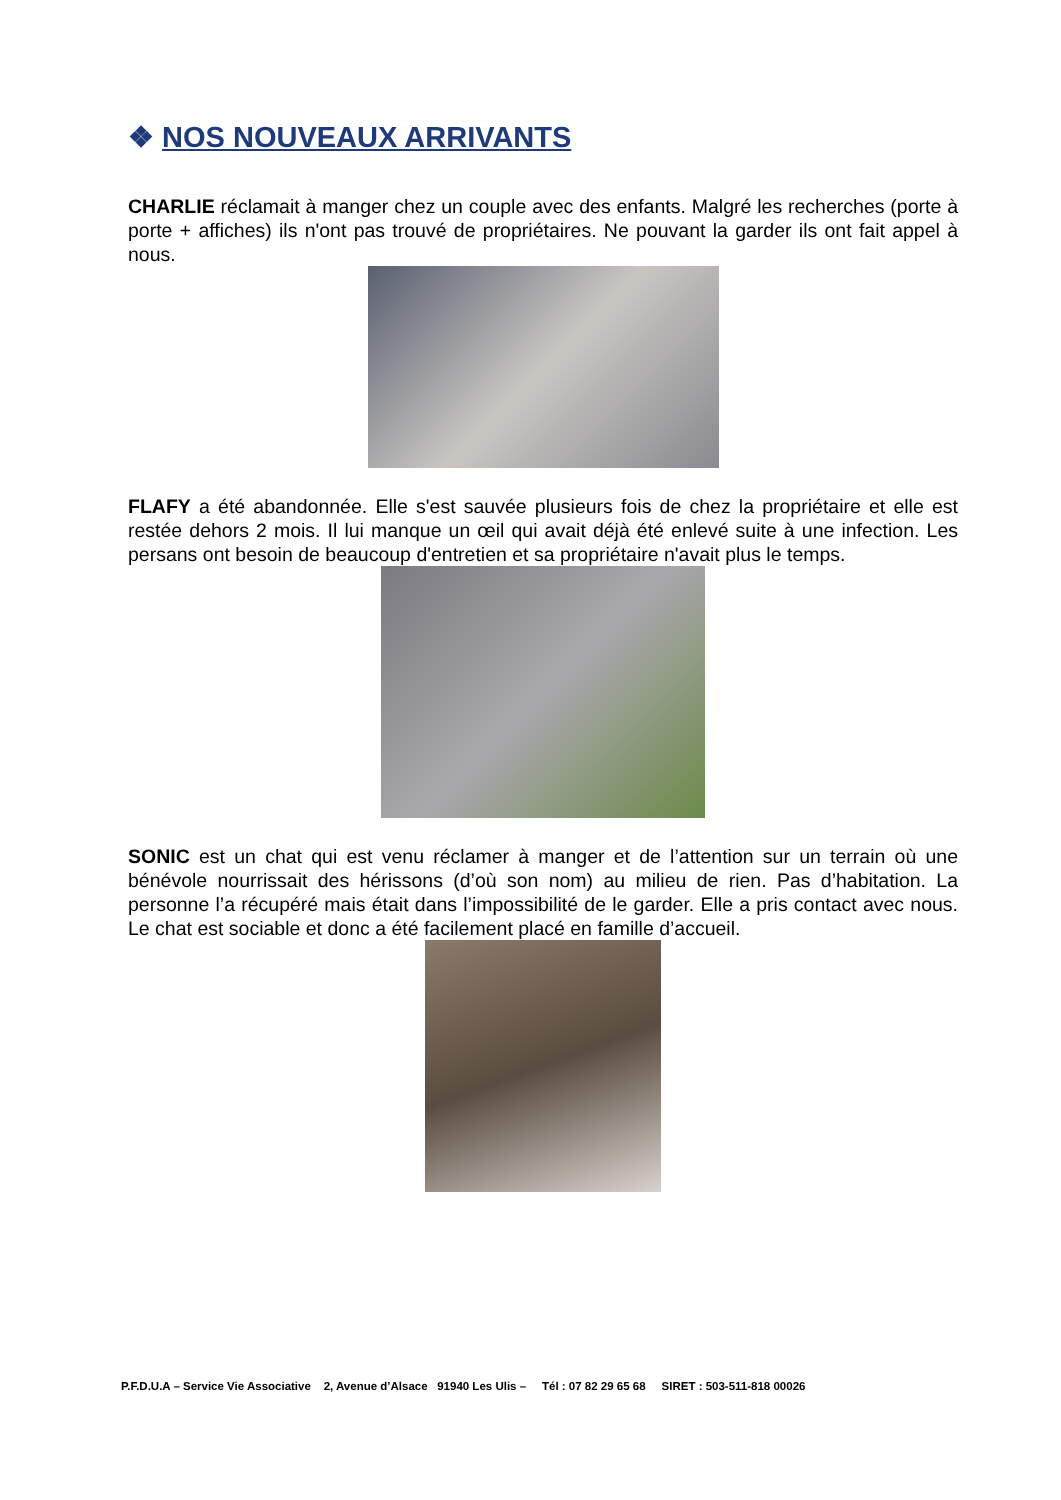❖ NOS NOUVEAUX ARRIVANTS
CHARLIE réclamait à manger chez un couple avec des enfants. Malgré les recherches (porte à porte + affiches) ils n'ont pas trouvé de propriétaires. Ne pouvant la garder ils ont fait appel à nous.
FLAFY a été abandonnée. Elle s'est sauvée plusieurs fois de chez la propriétaire et elle est restée dehors 2 mois. Il lui manque un œil qui avait déjà été enlevé suite à une infection. Les persans ont besoin de beaucoup d'entretien et sa propriétaire n'avait plus le temps.
SONIC est un chat qui est venu réclamer à manger et de l’attention sur un terrain où une bénévole nourrissait des hérissons (d’où son nom) au milieu de rien. Pas d’habitation. La personne l’a récupéré mais était dans l’impossibilité de le garder. Elle a pris contact avec nous. Le chat est sociable et donc a été facilement placé en famille d’accueil.
P.F.D.U.A – Service Vie Associative 2, Avenue d’Alsace 91940 Les Ulis – Tél : 07 82 29 65 68 SIRET : 503-511-818 00026